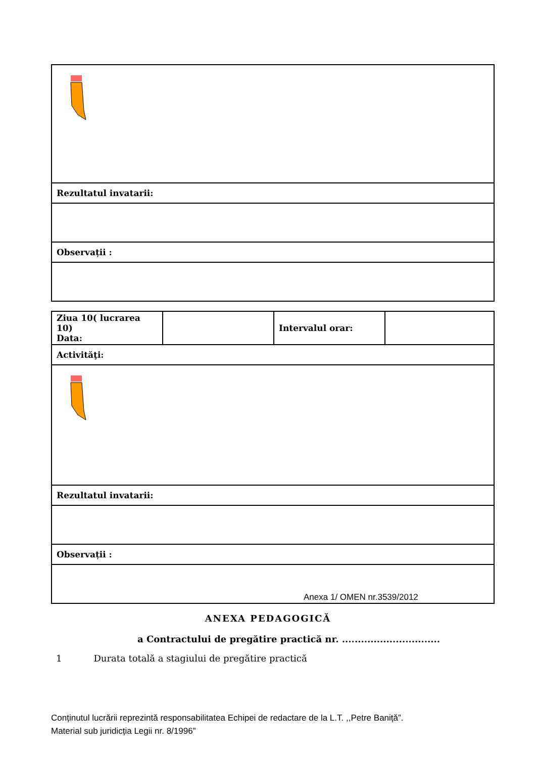| Rezultatul invatarii: |
| Observații : |
| Ziua 10( lucrarea 10) Data: | | Intervalul orar: | |
| Activităţi: | | | |
| Rezultatul invatarii: | | | |
| Observații : | | | |
Anexa 1/ OMEN nr.3539/2012
ANEXA PEDAGOGICĂ
a Contractului de pregătire practică nr. ...............................
1 Durata totală a stagiului de pregătire practică
Conținutul lucrării reprezintă responsabilitatea Echipei de redactare de la L.T. ,,Petre Baniță”.
Material sub juridicția Legii nr. 8/1996”